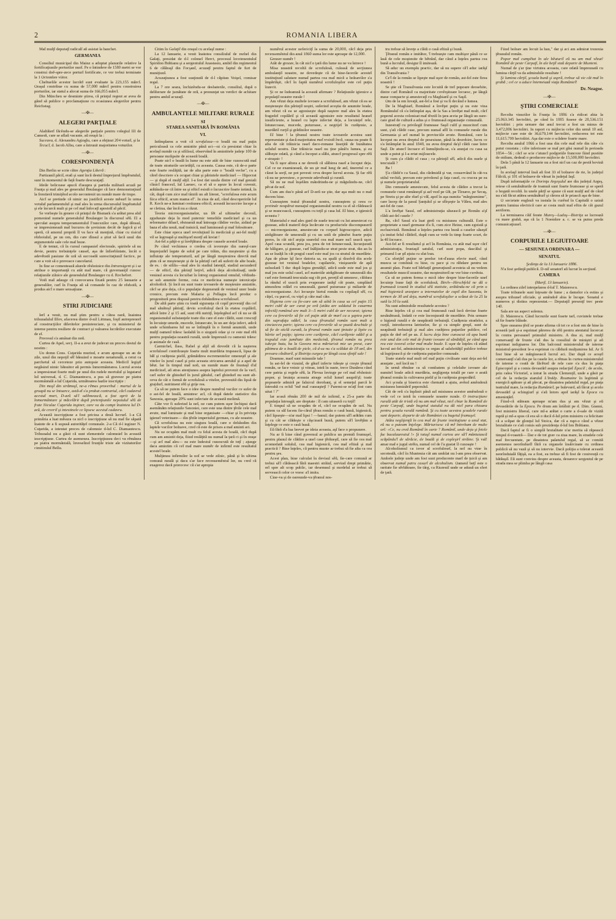2 ROMANIA LIBERA
Maĭ mulţĭ deputaţĭ radicalĭ aŭ asistat la banchet.
GERMANIA
Consiliul municipal din Mainz a adoptat planurile relative la fortificaţiunile porturilor nuoĭ. Pe o întindere de 1580 metri se vor construi doĕ-spre-zece porturĭ fortificate, ce vor trebui terminate la 1 Octombre viitor.
Cheltuelile acestor lucrărĭ sunt evaluate la 223,155 mărcĭ. Oraşul contribue cu suma de 57,000 mărcĭ pentru construirea porturilor, iar statul a alocat suma de 166,055 mărcĭ.
Din München se desminte ştirea, că prinţul regent ar avea de gând să publice o proclamaţiune cu ocasiunea alegerilor pentru Reichstag.
—✠—
ALEGERI PARŢIALE
Alaltăierĭ făcêndu-se alegerile parţiale pentru colegiul III de Cameră, care se aflaŭ vacante, aŭ reuşit la :
Suceava, d. Alexandru Agioglu, care a obţinut 204 voturĭ, şi la
Tecucĭ, d. Iacob Albu, care a întrunit majoritatea voturilor.
—✠—
CORESPONDENŢĂ
Din Berlin se scrie către Agenţia Liberă :
Partizaniĭ păciĭ, eraŭ şi sunt încă destul împrejurul împĕratuluĭ, sunt în momentul de faţă foarte descurajaţĭ.
Ideile belicoase apucă d'asupra şi partida militară acuză pe Franţa şi maĭ ales pe generalul Boulanger că face demonstraţiunĭ la frontieră trimiţênd acolo necontenit un număr mare de trupe.
Aicĭ se pretinde că nimic nu justifică aceste mĕsurĭ în urma votuluĭ parlamentuluĭ şi maĭ ales în urma discursuluĭ împĕratuluĭ şi ele încurcă mult şi pe ceĭ maĭ înfocaţĭ apostolĭ aĭ păciĭ.
Se vorbeşte în genere că prinţul de Bismark s'a arătat prea abil pomenind numele generaluluĭ Boulanger în discursul sĕŭ. El a speculat asupra temperamentuluĭ Francezilor care, după dênsul, se impresionează maĭ bucuros de şovinism decât de logică şi el speră, că amorul propriŭ îĭ va face să menţină, chiar cu risicul rĕzboiuluĭ, pe un om, din care dînsul a ştiut să facă unul din argumentele sale cele maĭ bune.
E de temut, că în cursul campanieĭ electorale, spiritele să nu devie, pentru trebuinţele causeĭ, aşa de înfierbîntate, încât o adevĕrată pasiune de ură să succeadă surescitaţiuniĭ factice, pe care a voit să o provoace cancelarul.
In fine se comentează alurele rĕsboinice din Intransigent şi i se atribue o importanţă cu atât maĭ mare, că guvernanţiĭ cunosc relaţiunile zilnice ale generaluluĭ Boulanger cu d. Rochefort.
Voiŭ maĭ adauge că convocarea fixată pentru 25 Ianuarie a generalilor, carĭ în Franţa aŭ să comande în caz de rĕzboiŭ, a produs aicĭ o mare sensaţiune.
—✠—
STIRI JUDICIARE
Ierĭ a venit, nu maĭ ştim pentru a câtea oară, înaintea tribunaluluĭ Ilfov, afacerea dintre d-niĭ Littman, foştĭ antreprenorĭ aĭ construcţiilor diferitelor penintenciare, şi cu ministerul de interne pentru resiliere de contract şi valoarea lucrărilor executate de eĭ.
Procesul s'a amânat din noŭ.
Curtea de Apel, secţ. II-a a avut de judecat un proces destul de nostim :
Un domn Cons. Cuţarida murind, e acum aproape un an de zile, unul din nepoţiĭ sĕĭ bănuind o moarte nenaturală, a cerut ca parchetul să cerceteze prin autopsie aceasta. Mediciĭ legiştĭ negăsind nimic bănuitor aŭ permis înmormântarea. Lucrul acesta a impresionat foarte mult pe unul din rudele mortuluĭ şi legatarul luĭ universal, d. C. Diamantescu, a pus să graveze pe piatra mormântală a luĭ Cuţarida, următoarea hazlie inscripţie :
Din moşĭ din strămoşĭ, ne-a rĕmas proverbul : mortul de la groapă nu se întoarce, astă-zĭ s'a probat contrariul, căcĭ cadavrul acestuĭ mort, D-zeŭ sâ'l odihnească, a fost oprit de la înmormântare şi măcelărit după pretenţiunile nepotuluĭ sĕŭ de frate Nicolae Cuţarida inginer, care va da compt înaintea luĭ D-zeŭ, de creeriĭ şi intestinele ce lipsesc acestuĭ cadavru.
Această inscripţiune a fost pricina a două lucrurĭ. 1-a Că primăria a luat mĕsura ca nicĭ o inscripţiune să nu maĭ fie săpată înainte de a fi supusă autorităţeĭ comunale. 2-a Că d-l inginer N. Cuţarida, a intentat proces de calomnie d-luĭ C. Diamantescu. Tribunalul nu a găsit că sunt elementele calomnieĭ în această inscripţiune. Curtea de asemenea. Inscripţiunea deci va rĕmânea pe piatra mormântală, înveselind frunţile triste ale vizitatorilor cimitiruluĭ Bellu.
Citim în Galaţiĭ din oraşul cu acelaşĭ nume :
La 12 Ianuarie, a venit înaintea consiliuluĭ de rezbel din Galaţi, presidat de d-l colonel Herct, procesul locotenentuluĭ Spiridon Brătianu şi a sergentuluĭ Anastasiu, ambiĭ din regimentul 6 de călăraşĭ din Focşanĭ, acuzaţĭ pentru faptul de furt de muniţiunĭ.
Acuzaţiunea a fost susţinută de d-l căpitan Voişel, comisar regal.
La 7 ore seara, închizêndu-se desbaterile, consiliul, după o deliberare de jumătate de oră, a pronunţat un verdict de achitare pentru ambiĭ acuzaţĭ.
—✠—
AMBULANTELE MILITARE RURALE
SI
STAREA SANITARĂ ÎN ROMÂNIA
VI.
Intîmplarea a voit că scrofulosa—o boală nu maĭ puţin periculoasă ca cele amintite până aci—ni s'a presintat chiar în acelaşĭ număr ca şi sifilisul, observând în amintitele judeţe 100 de persoane molipsite de această boală.
Poate nicĭ o boală în lume nu este atât de bine cunoscută maĭ de toate straturile societăţiĭ, ca aceasta. Causa este, că de-o parte este foarte reslăţită, iar de alta parte este o "boală veche", cu a căreĭ descriere s'a ocupat chiar şi părintele medicineĭ — Hipocrat — şi după el mulţĭ alţiĭ. I-a fost dat unuĭa dintre ceĭ maĭ geniali clinicĭ francezĭ, luĭ Laenec, ca el să o aşeze în locul cuvenit, arătându-ne că între ea şi ofticĭ esistă o încuscrire foarte intimă, în cât, după cum zice maĭ târziŭ un alt literat, "scrofulosa este acum fiica ofticiĭ, acum mama eĭ". In ziua de azĭ, când descoperirile luĭ R. Koch ne-a luminat cestiunea ofticiĭ, această încuscrire începe a se cletina, dar încă nu a căzut.
Teoria microorganismelor, un fĕt al ultimelor deceniĭ, zguduește deja în mod puternic temeliile medicineĭ şi ca un reformator dibacĭ, rĕstoarnă maĭ întreaga clădire veche, zidind pe baza eĭ alta nouă, maĭ trainică, maĭ luminoasă şi maĭ folositoare.
Este chiar epoca uneĭ revoluţiunĭ în medicină şi ast-fel mulţĭ viĭ se îngroapă şi multişorĭ morţĭ aŭ înviat !
Ast-fel a păţit-o şi învĕţătura despre causele acesteĭ boale.
Pe când vechimea o credea că isvoreşte din oareşĭ-care împrejurărĭ legate de solul pe care trăim, din moştenire şi din influinţe ale temperaturiĭ, azĭ pe lângă moştenirea directă maĭ ştim că se moşteneşte şi de la părinţĭ carĭ aŭ suferit de alte boale, de es. : de sifilis—maĭ ales în stadiul latenţiĭ, stadiul ascunderiĭ — de ofticĭ, din părinţĭ beţivĭ, adică deja alcoholisaţĭ, unde veninul acesta s'a încuibat în întreg organismul omuluĭ, vĕdindu-se sub anumite forme, ceia ce medicina numeşte intoxicaţie alcoholică. Şi încă nu sunt toate izvoarele de moştenire amintite, căcĭ se ştie deja, că o populaţie degenerată de veninul unor boale cronice, precum este Malaria şi Pellagra încă produc o progenitură prea dispusă pentru dobândirea scrofuloseĭ.
De altă parte ştim cu toată siguranţa că copiĭ proveniţĭ din ceĭ maĭ sănătoşĭ părinţĭ, devin scrofuloşĭ dacă în etatea copilăriĭ, adică între 2 şi 15 anĭ, sunt rĕŭ nutriţĭ, înţelegênd acĭ că nu se dă organismuluĭ substanţele toate din care el este clădit, sunt crescuţĭ în locuinţe umede, mucede, întunecate, în un aer deja infect, adică unde schimbarea luĭ nu se întîmplă în o formă anumită, unde mulţĭ oamenĭ trăesc laolaltă în o singură odae şi ce este maĭ rĕŭ pentru populaţia noastră rurală, unde împreună cu oamenii trăesc şi animale de casă.
Carmichel, Ilass, Rabel şi alţiĭ aŭ dovedit că la naşterea scrofuloseĭ contribueşte foarte mult murdăria trupească, lipsa de băĭ şi curăţenia pieliĭ, grămădirea escrementelor omeneştĭ şi ale vitelor în jurul caseĭ şi prin aceasta stricarea aeruluĭ şi a apeĭ de bĕut. Iar în timpul maĭ noŭ, un număr mare de fruntaşĭ d'aĭ medicineĭ, aŭ atras atenţiunea asupra laptelui provenit de la vacĭ, carĭ sufer de ghindurĭ în jurul gâtuluĭ, carĭ ghindurĭ nu sunt alt-ceva de cât o formă de scrofulosă a vitelor, provenită din lipsă de grajdurĭ, nutriment rĕŭ şi grije rea.
Ca să ne putem face o idee despre numĕrul vacilor ce sufer de o ast-fel de boală, amintesc acĭ, că după datele statistice din Saxonia, aproape 20% sunt infectate de această molimă.
Câte vor fi suferind la noĭ, ne cam putem uşor închipui dacă asemănăm relaţiunile Saxoniei, care este una dintre ţĕrile cele maĭ avute, maĭ luminate şi maĭ bine organisate —chiar şi în privinţa igieneĭ veterinare— din ţĕrile imperiuluĭ german, cu ale noastre.
Că scrofulosa nu este singura boală, care o dobândim din laptele vacilor bolnave, cred că este de prisos a maĭ aminti aci.
Nu ne ocupăm maĭ mult cu felul acesta de boală, căcĭ după cum am amintit deja, fiind reslăţită nu numaĭ la ţară ci şi în oraşe —şi acĭ maĭ ales— ea este îndestul cunoscută de toţĭ ; ajunge daca amintim că ceĭ maĭ mare numĕr de infirmĭ este resultatul acesteĭ boale.
Mulţimea infirmilor la noĭ se vede zilnic, până şi în ultima comună rurală şi daca s'ar face recensemêntul lor, nu cred că exagerez dacă prorocesc că s'ar apropia
numĕrul acestor nefericiţĭ la suma de 20,000, căcĭ deja prin recensemêntul din anul 1860 suma lor este aproape de 12,000.
Grozav numĕr !
Atât de grozav, în cât nicĭ o ţară din lume nu ne va întrece !
Misa noastră recoltă de scrofulosă, culeasă de secţiunea ambulanţiĭ noastre, ne dovedeşte că de bine-facerile acesteĭ instituţiunĭ salutare numaĭ partea cea maĭ mică a bolnavilor s'a împărtăşit, căcĭ în faptă numĕrul scrofuloşilor este cel puţin înzecit.
Şi ce ne îndeamnă la această afirmare ? Relaţiunile igienice a populaţiĭ noastre rurale !
Am vĕzut deja multele isvoare a scrofuloseĭ, am vĕzut că ea se moşteneşte din părinţiĭ noştri, suferind aceştia de anumite boale, am vĕzut că ea se agoniseşte după naştere maĭ ales în etatea fragedeĭ copilăriĭ şi că această agonisire este resultatul hraneĭ insuficiente, a hraneĭ cu lapte infectat deja, a locuinţeĭ rele, întunecoase, mucede, puturoase, a negrijeĭ în curăţenie, a murdăriĭ curţiĭ şi grădinilor noastre.
Eĭ bine ! la ţĕranul nostru toate isvoarele acestea sunt representate şi dacă majoritatea maĭ resistă încă, causa nu poate fi alta de cât trăinicia raseĭ daco-romane însoţită de bunătatea soluluĭ nostru. Dar trăinicia raseĭ nu ţine până'n lumea, şi ea slăbeşte odată, şi când a început a slăbi, atuncĭ progresul spre rĕŭ e straşnic !
Va fi uşor altora a ne dovedi că slăbirea raseĭ a început deja. Ceĭ ce ne examinează, de un şir maĭ lung de anĭ, tineretul ce a căzut la sorţĭ, ne pot povesti ceva despre lucrul acesta. Şi fac rĕŭ că nu ne povestesc, o poveste adevĕrată şi curată.
Să nu ne maĭ înşelăm mândrindu-ne şi măgulindu-ne, căcĭ pĕcat de noĭ.
Cum am dus'o până acĭ D-zeŭ ne ştie, dar aşa mult nu o maĭ ducem bine.
Cunoaştem traiul ţĕranuluĭ nostru, cunoaştem şi ceea ce pretinde neapărat menajul organismuluĭ nostru ca el să clădească şi se muncească, cunoaştem cu toţiĭ şi casa luĭ. Eĭ bine, e igienică aceasta ?
Materialul e maĭ ales gard de nuele tencuit cu lut amestecat cu gunoae, adică materiĭ deja încărcate cu productele discompuneriĭ — microorganisme, amestecate cu corpurĭ higroscopice, adică atrăgătoare de umezeală şi cu un soiŭ de pâmênt foarte puţin poros, în cât nicĭ arşiţa soareluĭ cea maĭ mare nu'l usucă uşor. Apoĭ casa scundă, prea jos, prea de tot întunecoasă, încunjurată de băligare, şi gunoae, carĭ înălţindu-se strat peste strat, din an în an se înalţă în cât pragul caseĭ este maĭ jos ca stratul de murdărie. Apa de ploae îşĭ face datoria sa, ea spală şi disolvă din acele gunoae tot veninul boalelor, capilarele, vinişoarele de apă subsolară 'l duc după legea greutăţiĭ, adică unde este maĭ jos şi maĭ jos este solul caseĭ, acĭ materiile atrăgătoare de umezeală din carĭ este formată tencuiala sug căt pot, pereţiĭ să umezesc, căldura la rândul eĭ usucă prin evaporare iarăşĭ cât poate, umplând atmosfera odăeĭ cu umezeală, gazurĭ puturoase şi miliarde de microorganisme. Aci locueşte bietul român cu copilaşiĭ sĕĭ, cu căţel, cu purcel, cu viţel şi câte maĭ câte.
Higiena cere ca fie-care om să aibă în casa sa cel puţin 15 metri cubĭ de aer curat pe oră (atâta are soldatul în casarma infectă) românul are mult 3—5 metri cubĭ de aer necurat; igiena cere ca ferestrile să fie cel puţin atât de marĭ ca a şaptea parte din suprafaţa odăeĭ, la casa ţĕranuluĭ român sunt mult a cincizecea parte; igiena cere ca ferestrile să se poată deschide şi să fie de sticlă curată, la ţĕranul român sunt ţintuite şi lipite cu hârtie orĭ pojiţe; igiena cere curăţenie, căcĭ curăţenie odăiĭ şi a trupuluĭ este jumĕtate din medicină, ţĕranul român nu prea iubeşte baia, ba la Govora mi-a mărturisit mie un preot, care pătimea de o boală de piele, că d-sa nu s'a scăldat de 18 anĭ, din presara căsătoriĭ, şi Bistriţa curgea pe lângă casa sfinţiĭ sale !
Doamne, marĭ sunt minunile tale !
In ast-fel de vizuinĭ, de găurĭ infecte trăeşte şi creşte ţĕranul român, se face voinic şi viteaz, intră în oaste, trece Dunărea când cere patria şi regele sĕŭ, la Plevna învinge pe ceĭ maĭ rĕsboinic popor, şi bruinţa aceasta atrage ochiĭ lumeĭ asupră'şĭ; toate popoarele admiră pe falnicul dorobanţ, şi el semeţul parcă le întreabă cu ochiĭ "mĕ maĭ cunoaşteţĭ ? Paremi-se m'aţĭ fost cam uitat ! ?"
Iar acasă rĕmân 200 de miĭ de infirmĭ, a 25-a parte din populaţia întreagă; are dreptate : îĭ cam uitaseră cu toţiĭ!
E timpul să ne ocupăm de el, căcĭ ne ocupăm de noĭ. Nu putem ca săĭ facem fie-căruĭ ţĕran român o casă bună, higienică, căcĭ lipseşte—n'ar maĭ lipsi ! —banul; dar putem să'ĭ arătăm cum şi cu cât se clădeşte o căşcioară bună, putem să'l învĕţăm a înţelege ce este o casă bună.
Eŭ fără d'a lua brevet pe ideia aceasta, aşĭ face o propunere.
Nu ar fi bine când guvernul ar publica un premiŭ frumuşel, pentru planul de clădire a uneĭ case ţĕrăneştĭ, care să fie cea maĭ acomodată soluluĭ, cea maĭ higienică, cea maĭ eftină şi maĭ practică ? Bine înţeles, că pentru munte ar trebui să fie alta ca cea pentru şes.
Acest plan, bine calculat în devisul sĕŭ, fie-care comună ar trebui să'l clădească fără maestri străinĭ, servind drept primărie, orĭ spre alt scop public, iar desemnul şi modelul ar trebui să servească celor ce voesc a'l imita.
Cine-va şi de oareunde-va ţĕranul nos-
tru trebue să înveţe a clădi o casă eftină şi bună.
Ţĕranul român e imitător, 'ĭ trebueşte cam multişor până ce se lasă de cele moştenite de bĕtrânĭ, dar când a înţeles partea cea bună a lucruluĭ, desigur îl imitează.
Să aduc un exemplu practic, dar să nu supere că'l aduc iarăşĭ din Transilvania ?
Ce'ĭ de la român se lipeşte maĭ uşor de român, ast-fel este firea noastră !
Se ştie că Transilvania este locuită de treĭ popoare deosebite, dintre carĭ Româniĭ ca majoritate covêrşitoare locuesc, pe lângă mase compacte şi amestecaţĭ cu Maghiariĭ şi cu Saşiĭ.
Om de la om învaţă, ast-fel a fost şi va fi decând e lumea.
De la Maghiarĭ, Românul a învĕţat puţin şi nu este vina Românuluĭ că s'a întîmplat aşa, de la Sas a învĕţat maĭ mult, căcĭ poporul acesta colonisat maĭ tĕrziŭ în ţara aceia pe lângă un oare-care grad de cultură a adus şi o frumoasă organisaţie comunală.
Inzestraţĭ cu privilegiĭ frumoase Saşiĭ cultĭ şi muncitorĭ cum sunt, ş'aŭ clădit case, precum numaĭ aflĭ în comunele rurale din Germania şi acĭ numaĭ în provinciile avute. Românul, care la început nu avea dreptul de posesiune, până la desrobire, lucru ce s'a întâmplat în anul 1848, nu avea dreptul da'şĭ clădi case între Saşĭ. De atuncĭ încoace eĭ înmulţindu-se, s'a aranjat cu casa sa unde a putut şi I-a ertat mijloacele.
Şi cum ş'a clădit el casa ; ca părinţiĭ sĕĭ, adică din nuele şi tencuială ?
Ba !
Ş'a clădit'o ca Sasul, din cărămidă şi var, conservând în cât-va stilul vechiŭ, precum este privdorul şi faţa caseĭ, cu crucea pe ea şi numele proprietaruluĭ.
Din comunele amestecate, felul acesta de clădire a trecut la comunele curat româneştĭ şi azĭ vezĭ pe Olt, pe Tîrnave, pe Secaş, pe Streiu şi pe alte rîurĭ şi văĭ, apoĭ în aşa numita "mărginenime", care încep de la pasul Şanţuluĭ şi se sfîrşeşte la Vălen, maĭ ales ast-fel de case.
L'a învĕţat Sasul, orĭ administraţia săsească pe Român a'şĭ clădi ast-fel casele ?
Ba, căcĭ Sasul n'a luat greŭ cu misiunea culturală. Este o proprietate a raseĭ germane d'a fi, cum zice Heine, cam egoistă şi esclusivistă. Românul a înţeles partea cea bună a caselor săseştĭ ş'a imitat felul clădiriĭ, după cum se vede în timp foarte scurt, de la 48 încoace.
Ast-fel ar fi resultatul şi acĭ în România, cu atât maĭ uşor căcĭ administraţia, fruntaşiĭ satuluĭ, carĭ sunt popa, dascălul şi primarul I-ar ştĭ ajuta cu sfat bun.
Cu sforţărĭ puţine se produc tot-d'auna efecte marĭ, când munca se combină cu bine, cu pace şi cu răbdare pentru un anumit plan. Poate noĭ bărbaţiĭ generaţiuniĭ acesteia să nu vedem resultatele munciĭ noastre, dar moştenitoriĭ ne vor bine-cuvênta.
Ca să ne putem forma o mică idee despre bine-facerile uneĭ locuinţe bune faţă de scrofulosă, Birch—Hirschfeld ne dă o frumoasă icoană în studiul sĕŭ statistic, arătându-ne că prin o maĭ higienică aranjare a internatelor de copiĭ din Saxonia, în termen de 30 anĭ deja, numĕrul scrofuloşilor a scăzut de la 25 la sută la 10 la sută.
Nu sunt admirabile resultatele acestea ?
Bine înţeles că şi cea maĭ frumoasă casă încă devine foarte nesănătoasă, îndată ce este înconjurată de murdărie. Prin urmare o higienă rurală e de neapărată trebuinţă. Curăţenia stradelor, a curţiĭ, introducerea latrinelor, fie şi ca simple gropĭ, sunt de neapărată trebuinţă şi maĭ ales curăţirea puţurilor publice, cel puţin de doĕ orĭ pe an. E lucru deja bine cunoscut că apa bună este unul din cele maĭ de frunte isvoare al sănătăţiĭ, pe când apa rea este isvorul celor maĭ multe boale. E uşor de înţeles că stând lucrul ast-fel, administraţia ca organ al salubrităţiĭ publice trebue să îngrijească şi de curăţenia puţurilor comunale.
Toate statele maĭ mult orĭ maĭ puţin civilisate sunt deja ast-fel aranjate , noĭ încă nu !
In urmă rĕmâne ca să combatem şi celelalte isvoare ale numiteĭ boale adică murdăria, negligenţa totală pe care o arată ţĕranul român în cultivarea pieliĭ şi în curăţenia gospodăriĭ.
Aci şcoala şi biserica este chemată a ajuta, avênd amêndouă misiunea luminăriĭ poporuluĭ.
Cât de reŭ s'a înplinit până azĭ misiunea acestor amêndouă o vede cel ce intră în comunele noastre rurale. O instrucţiune rurală atât de tristă eŭ nu am maĭ vĕzut, nicĭ chiar la Româniĭ de peste Carpaţĭ, unde bugetul statuluĭ nu dă nicĭ para chioara pentru şcoala rurală română. Şi cu toate acestea şcoalele rurale sunt departe, departe de ale României cu bugetul frumuşel.
Atâta neglijenţă în cea maĭ de frunte instituţiune a unuĭ stat, eŭ nu o puteam înţelege. Mărturisesc că mĕ întrebam de multe orĭ: «Ce, nu cred Româniĭ în carte ? Româniĭ, unde deja şi fetele fac bacalaureatul !» Şi totuşĭ numaĭ cartea are să'ĭ mântuiască scăpându'ĭ de sărăcie, de boală şi de copleşirĭ străine. Şi vaĭ! amar maĭ e jugul strĕin, numaĭ cel de l'a gustat îl cunoaşte !
Alcoholismul ca isvor al scrofuloseĭ, la noĭ nu vine în socoteală, căcĭ în Muntenia cât am umblat nu l-am prea observat. Ambele judeţe unde am fost sunt producente marĭ de ţuică şi am observat numaĭ patru casurĭ de alcoholism. Oamenĭ beţĭ este o raritate fie sĕrbătoare, fie târg, ca Riureniĭ unde se adună un sfert de ţară.
Fiind bolnav am locuit la han," dar şi aci am admirat trezenia ţĕranuluĭ român.
Popor maĭ cumpĕtat în ale bĕuturiĭ eŭ nu am maĭ vĕzut! Româniĭ de peste Carpaţĭ, în ale beţiĭ staŭ departe de Munteni.
Numaĭ de ş'ar ţine virtutea aceasta, care odată împreunată cu lumina cărţiĭ va da admirabile resultate !
Şi lumina cărţiĭ, şcoala bună şi aspră, trebue să vie cât maĭ în grabă ; cel ce o aduce întemeiază viaţa Românieĭ!
Dr. Neagoe.
—✠—
ŞTIRI COMERCIALE
Recolta vinurilor în Franţa în 1886 s'a ridicat abia la 25.063.345 hectolitri, pe când în 1885 fusese de 28,536.151 hectolitri ; prin urmare dar anul trecut a fost un minus de 3,472,806 hectolitri. In raport cu mijlocia celor din urmă 10 anĭ, mijlocie care este de 36,679,144 hectolitri, reducerea tot este 11,615.799 hectolitri. Aşa dar este o scădere foarte mare.
Recolta anuluĭ 1866 a fost una din cele maĭ rele din câte s'a putut constata ; cifre inferioare se maĭ pot găsi numaĭ în perioada 1854—56 ; căcĭ se scie c'atuncĭ podgoriile franceze fiind pustiite de oidium, dedeaŭ o producere mijlocie de 15,500,000 hectolitri.
Dela 5 până la 12 Ianuarie nu a fost nicĭ un caz de pestă bovină în ţară.
In acelaşĭ interval însă aŭ fost 33 oĭ bolnave de rie, în judeţul Fălciŭ, şi 101 oĭ bolnave de vărsat în judeţul Iaşĭ.
După informaţiile ce Dorinţa Argeşuluĭ are din judeţul Argeş, reiese că semănăturile de toamnă sunt foarte frumoase şi se speră o bogată recoltă. In unele părţĭ se spune că sunt mulţĭ anĭ de când nu s'aŭ făcut atâtea semănăturĭ şi cărora să le priască aşa de bine.
O societate engleză va instala în curênd în Capitală o uzină pentru lumina electrică care ar costa mult maĭ eftin de cât gazul aeriform.
La terminarea căiĭ ferate Mureş—Ludoş—Bistriţa se lucrează cu mare grabă, aşa că la 1 Noembre a. c. se va putea preda comunicaţiuneĭ.
—✠—
CORPURILE LEGIUITOARE
— SESIUNEA ORDINARA —
SENATUL
Şedinţa de la 13 Ianuarie 1886.
N'a fost şedinţă publică. D-niĭ senatorĭ aŭ lucrat în secţiunĭ.
CAMERA
(Marţĭ, 13 Ianuarie).
La ordinea zileĭ interpelarea d-luĭ T. Maiorescu.
Toate tribunele sunt înţesate de lume ; a damelor s'a estins şi asupra tribuneĭ oficiale, şi amêndoĕ abia le încape. Senatul e numeros şi distins reprezentat.— Deputaţiĭ presenţĭ trec peste 140.
Sala are un aspect solemn.
D. Maiorescu. Când lucrurile sunt foarte tarĭ, cuvintele trebue să fie foarte blânde.
Spre onoarea ţĕriĭ se poate afirma că tot ce a fost om de bine în această ţară şi-a esprimat părerea de rĕŭ pentru atentatul încercat în contra persoaneĭ primuluĭ ministru. A doa zi, maĭ mulţĭ comersanţĭ de frunte s'aŭ dus la consiliul de miniştri şi aŭ esprimat indignarea lor. Din balconul ministeruluĭ de interne ministrul-president le-a esprimat cu căldură mulţumirea luĭ. Ar fi fost bine să se mărginească lucrul aci. Dar după ce aceştĭ comersanţĭ s'aŭ dus pe la casele lor, a rĕmas în curtea ministeruluĭ de interne o ceată de făcĕtorĭ de rele care s'a dus în piaţa Episcopieĭ şi a comis devastărĭ asupra redacţieĭ Epociĭ ; de acolo, prin calea Victorieĭ, a intrat în strada Clemenţiĭ, unde a găsit pe ceĭ de la redacţia ziaruluĭ L'Indép. Roumaine în legitimă şi energică apărare şi aŭ plecat, pe dinaintea palatuluĭ regal, pe piaţa teatruluĭ mare, la redacţia Românieĭ, pe bulevard, aŭ făcut şi acolo devastărĭ şi schingiurĭ şi s'aŭ întors apoĭ iarăşĭ la Epoca cu ameninţărĭ.
Fiind-că stăteam aproape m'am dus şi am vĕzut şi eŭ devastările de la Epoca. Pe drum am întâlnit pe d. Dim. Gianni, fost ministru liberal, care mĭ-a arătat o carte a d-sale de vizită ruptă şi mĭ-a spus că era să o ducă d-luĭ prim ministru ca felicitare că a scăpat de glonţul luĭ Stoica, dar că a rupt-o când a vĕzut brutalitate ce s'aŭ comis sub prezidenţa d-luĭ Ion Brătianu.
Dacă faptul ar fi o simplă brutalitate n'ar merita să răpească timpul d-voastră— Dar e de tot grav ca ziua mare, în stradele cele maĭ frecuentate, pe dinaintea palatuluĭ regal, să se comită asemenea neorînduelĭ fără ca organele însărcinate cu ordinea publică să nu vază şi să nu intervie. Dacă poliţia a tolerat această neorînduială făţişă, ea a fost, ea trebue să fi fost de conivenţă cu bătăuşiĭ. Eŭ sunt convins despre aceasta, deoarece sergentul de pe strada mea se plimba pe lângă casa